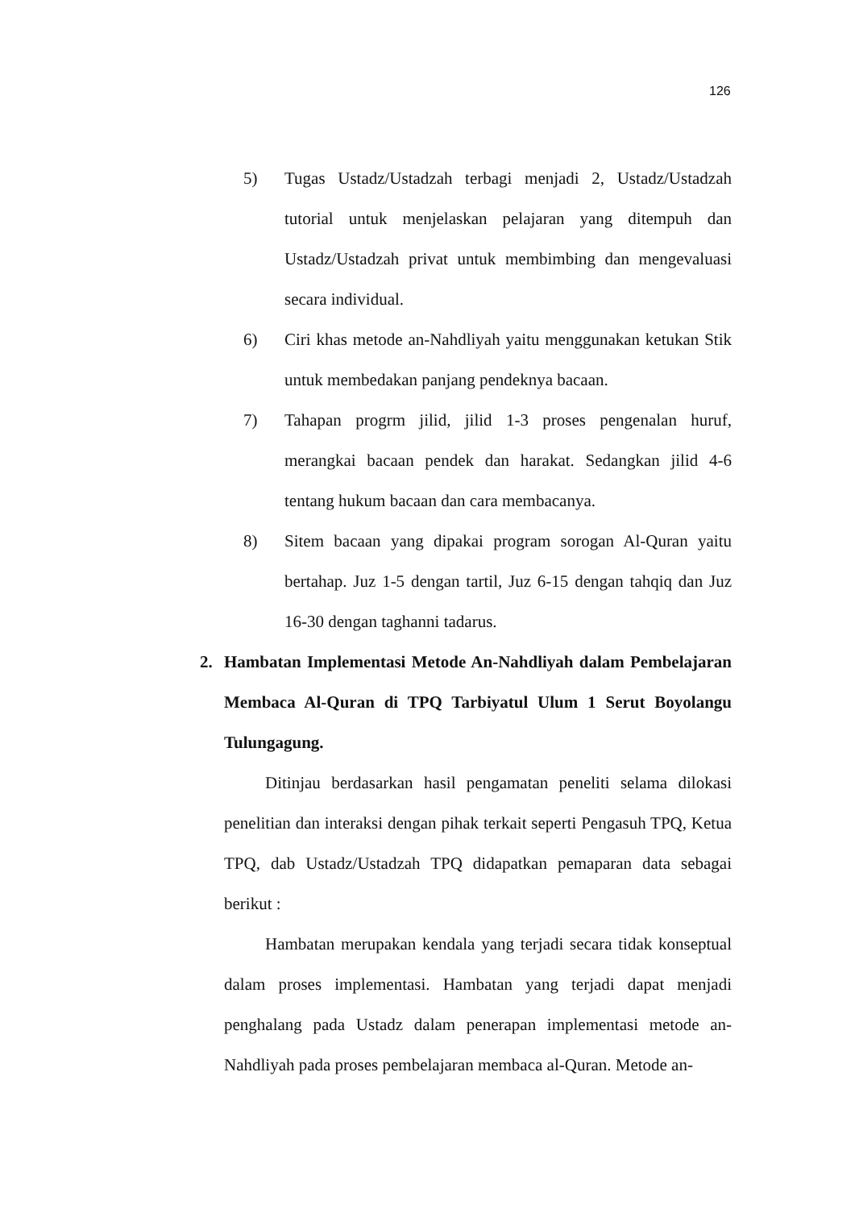126
5) Tugas Ustadz/Ustadzah terbagi menjadi 2, Ustadz/Ustadzah tutorial untuk menjelaskan pelajaran yang ditempuh dan Ustadz/Ustadzah privat untuk membimbing dan mengevaluasi secara individual.
6) Ciri khas metode an-Nahdliyah yaitu menggunakan ketukan Stik untuk membedakan panjang pendeknya bacaan.
7) Tahapan progrm jilid, jilid 1-3 proses pengenalan huruf, merangkai bacaan pendek dan harakat. Sedangkan jilid 4-6 tentang hukum bacaan dan cara membacanya.
8) Sitem bacaan yang dipakai program sorogan Al-Quran yaitu bertahap. Juz 1-5 dengan tartil, Juz 6-15 dengan tahqiq dan Juz 16-30 dengan taghanni tadarus.
2. Hambatan Implementasi Metode An-Nahdliyah dalam Pembelajaran Membaca Al-Quran di TPQ Tarbiyatul Ulum 1 Serut Boyolangu Tulungagung.
Ditinjau berdasarkan hasil pengamatan peneliti selama dilokasi penelitian dan interaksi dengan pihak terkait seperti Pengasuh TPQ, Ketua TPQ, dab Ustadz/Ustadzah TPQ didapatkan pemaparan data sebagai berikut :
Hambatan merupakan kendala yang terjadi secara tidak konseptual dalam proses implementasi. Hambatan yang terjadi dapat menjadi penghalang pada Ustadz dalam penerapan implementasi metode an-Nahdliyah pada proses pembelajaran membaca al-Quran. Metode an-